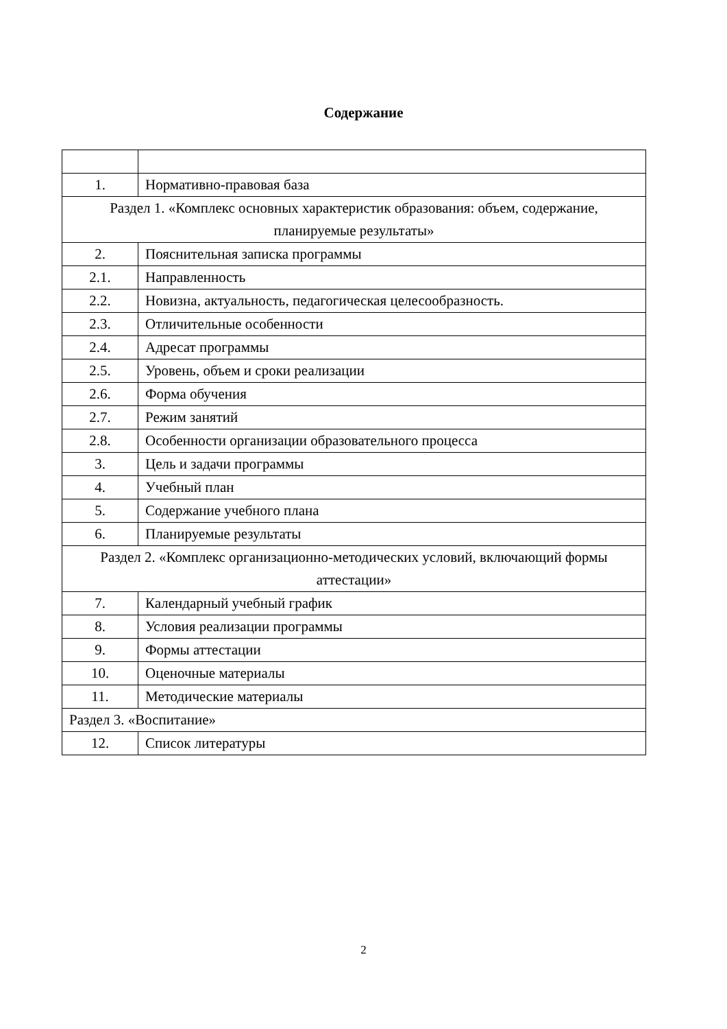Содержание
| 1. | Нормативно-правовая база |
| Раздел 1. «Комплекс основных характеристик образования: объем, содержание, планируемые результаты» | |
| 2. | Пояснительная записка программы |
| 2.1. | Направленность |
| 2.2. | Новизна, актуальность, педагогическая целесообразность. |
| 2.3. | Отличительные особенности |
| 2.4. | Адресат программы |
| 2.5. | Уровень, объем и сроки реализации |
| 2.6. | Форма обучения |
| 2.7. | Режим занятий |
| 2.8. | Особенности организации образовательного процесса |
| 3. | Цель и задачи программы |
| 4. | Учебный план |
| 5. | Содержание учебного плана |
| 6. | Планируемые результаты |
| Раздел 2. «Комплекс организационно-методических условий, включающий формы аттестации» | |
| 7. | Календарный учебный график |
| 8. | Условия реализации программы |
| 9. | Формы аттестации |
| 10. | Оценочные материалы |
| 11. | Методические материалы |
| Раздел 3. «Воспитание» | |
| 12. | Список литературы |
2